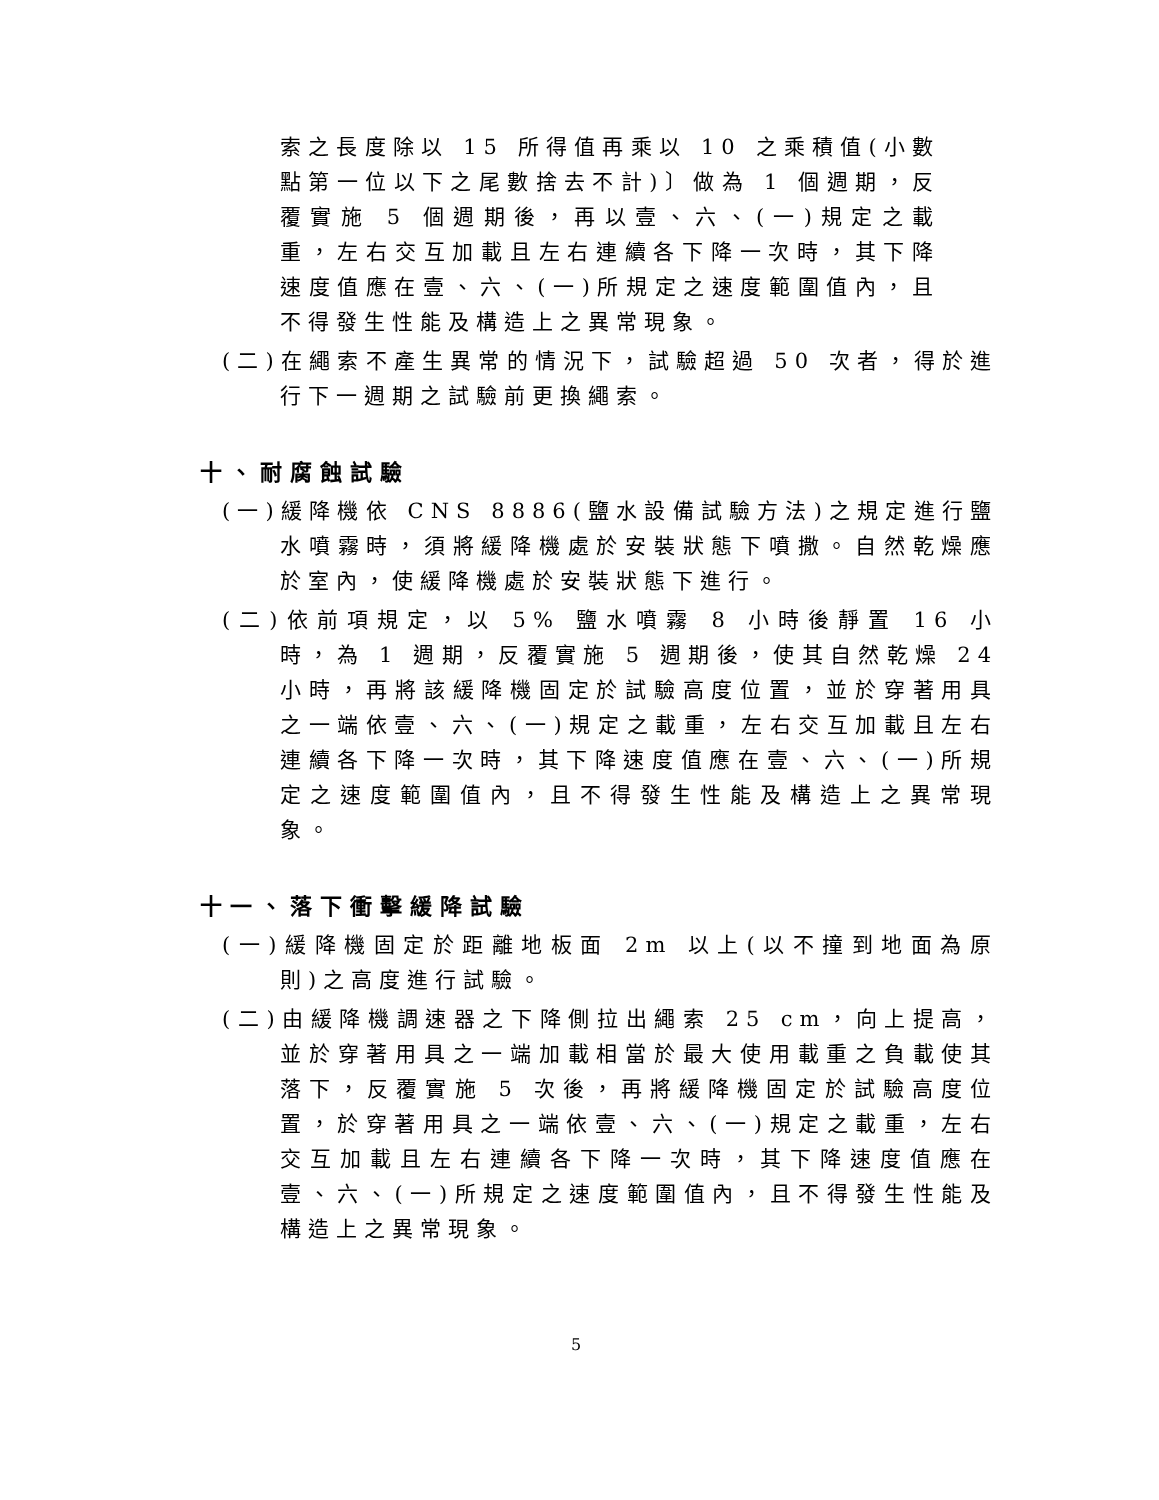索之長度除以 15 所得值再乘以 10 之乘積值(小數點第一位以下之尾數捨去不計)〕做為 1 個週期，反覆實施 5 個週期後，再以壹、六、(一)規定之載重，左右交互加載且左右連續各下降一次時，其下降速度值應在壹、六、(一)所規定之速度範圍值內，且不得發生性能及構造上之異常現象。
(二)在繩索不產生異常的情況下，試驗超過 50 次者，得於進行下一週期之試驗前更換繩索。
十、耐腐蝕試驗
(一)緩降機依 CNS 8886(鹽水設備試驗方法)之規定進行鹽水噴霧時，須將緩降機處於安裝狀態下噴撒。自然乾燥應於室內，使緩降機處於安裝狀態下進行。
(二)依前項規定，以 5% 鹽水噴霧 8 小時後靜置 16 小時，為 1 週期，反覆實施 5 週期後，使其自然乾燥 24 小時，再將該緩降機固定於試驗高度位置，並於穿著用具之一端依壹、六、(一)規定之載重，左右交互加載且左右連續各下降一次時，其下降速度值應在壹、六、(一)所規定之速度範圍值內，且不得發生性能及構造上之異常現象。
十一、落下衝擊緩降試驗
(一)緩降機固定於距離地板面 2m 以上(以不撞到地面為原則)之高度進行試驗。
(二)由緩降機調速器之下降側拉出繩索 25 cm，向上提高，並於穿著用具之一端加載相當於最大使用載重之負載使其落下，反覆實施 5 次後，再將緩降機固定於試驗高度位置，於穿著用具之一端依壹、六、(一)規定之載重，左右交互加載且左右連續各下降一次時，其下降速度值應在壹、六、(一)所規定之速度範圍值內，且不得發生性能及構造上之異常現象。
5